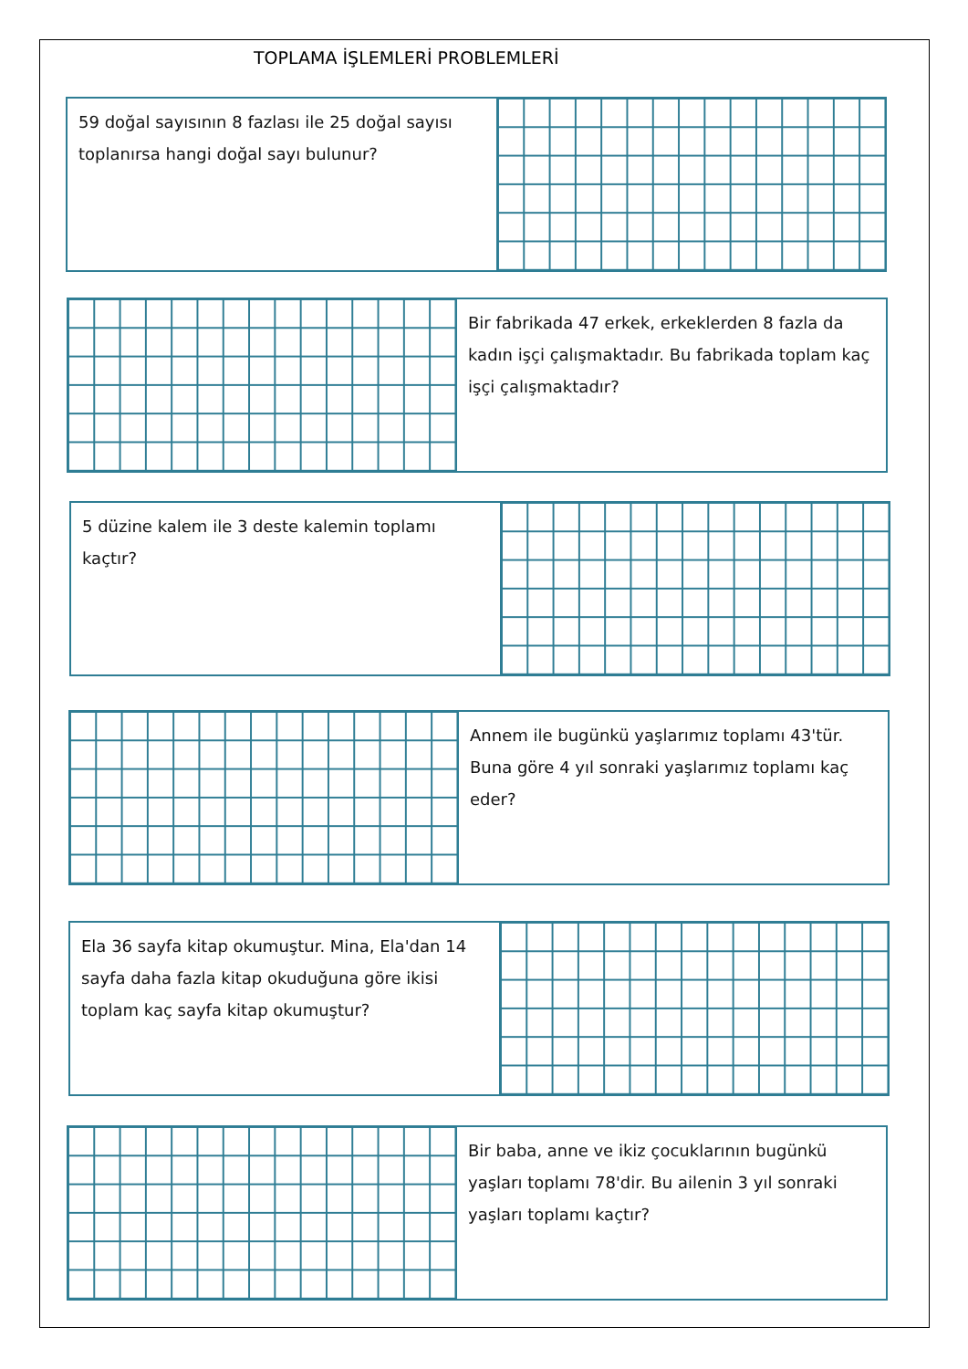TOPLAMA İŞLEMLERİ PROBLEMLERİ
59 doğal sayısının 8 fazlası ile 25 doğal sayısı toplanırsa hangi doğal sayı bulunur?
Bir fabrikada 47 erkek, erkeklerden 8 fazla da kadın işçi çalışmaktadır. Bu fabrikada toplam kaç işçi çalışmaktadır?
5 düzine kalem ile 3 deste kalemin toplamı kaçtır?
Annem ile bugünkü yaşlarımız toplamı 43'tür. Buna göre 4 yıl sonraki yaşlarımız toplamı kaç eder?
Ela 36 sayfa kitap okumuştur. Mina, Ela'dan 14 sayfa daha fazla kitap okuduğuna göre ikisi toplam kaç sayfa kitap okumuştur?
Bir baba, anne ve ikiz çocuklarının bugünkü yaşları toplamı 78'dir. Bu ailenin 3 yıl sonraki yaşları toplamı kaçtır?